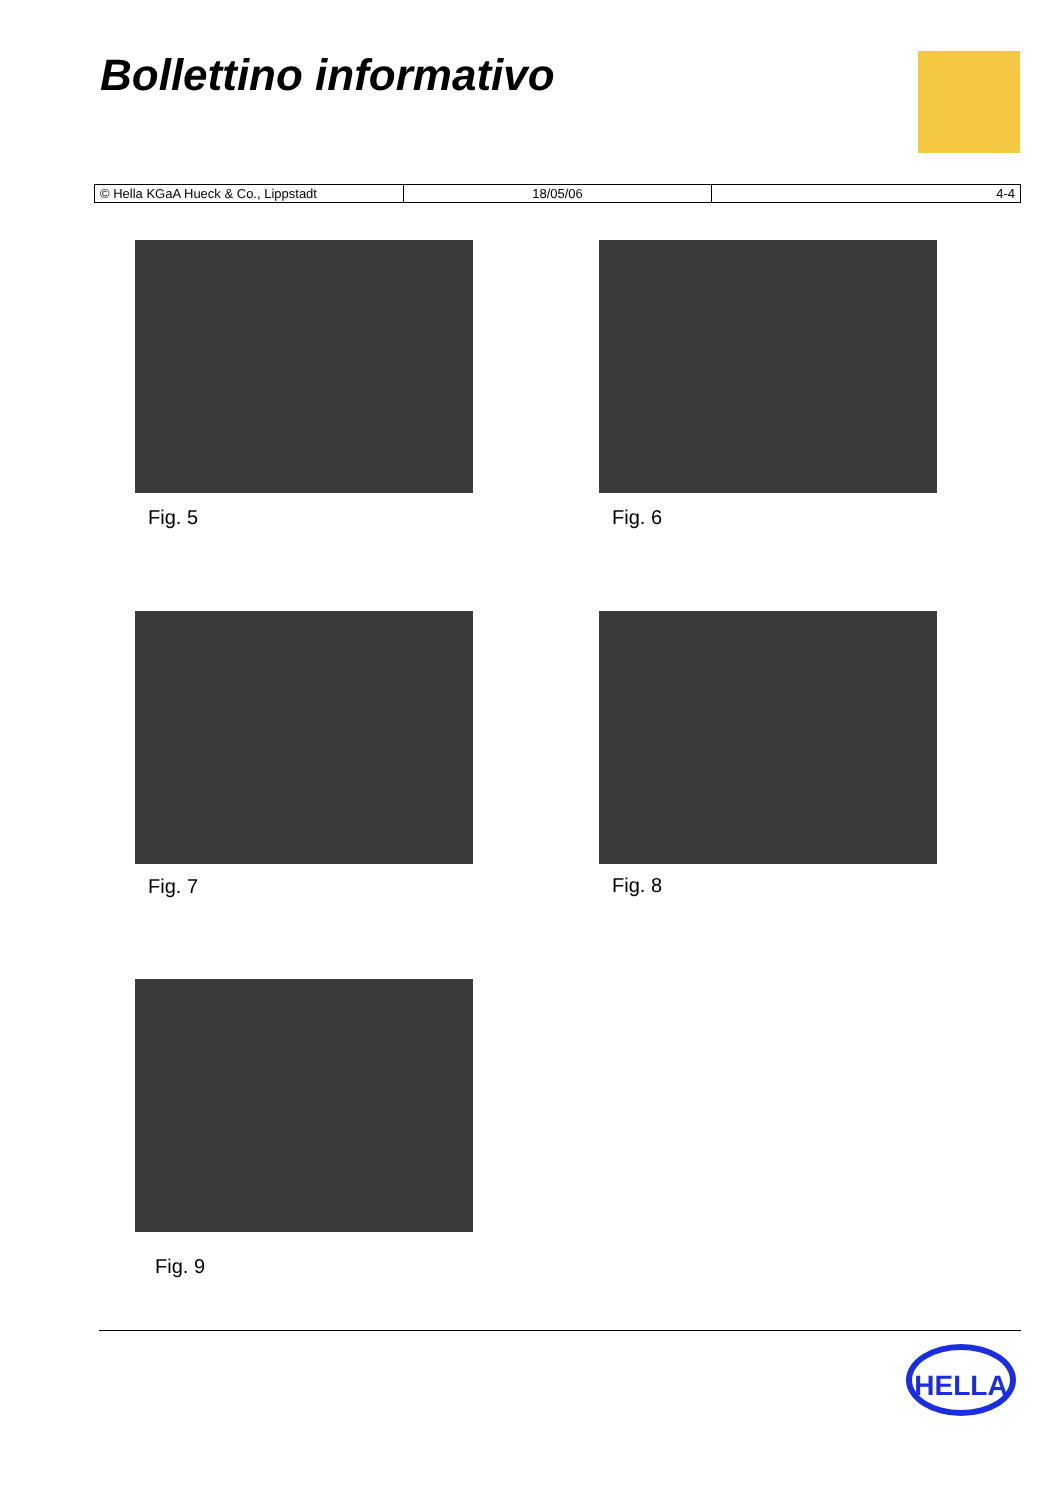Bollettino informativo
| © Hella KGaA Hueck & Co., Lippstadt | 18/05/06 | 4-4 |
Fig. 5 Fig. 6
Fig. 7 Fig. 8
Fig. 9
HELLA